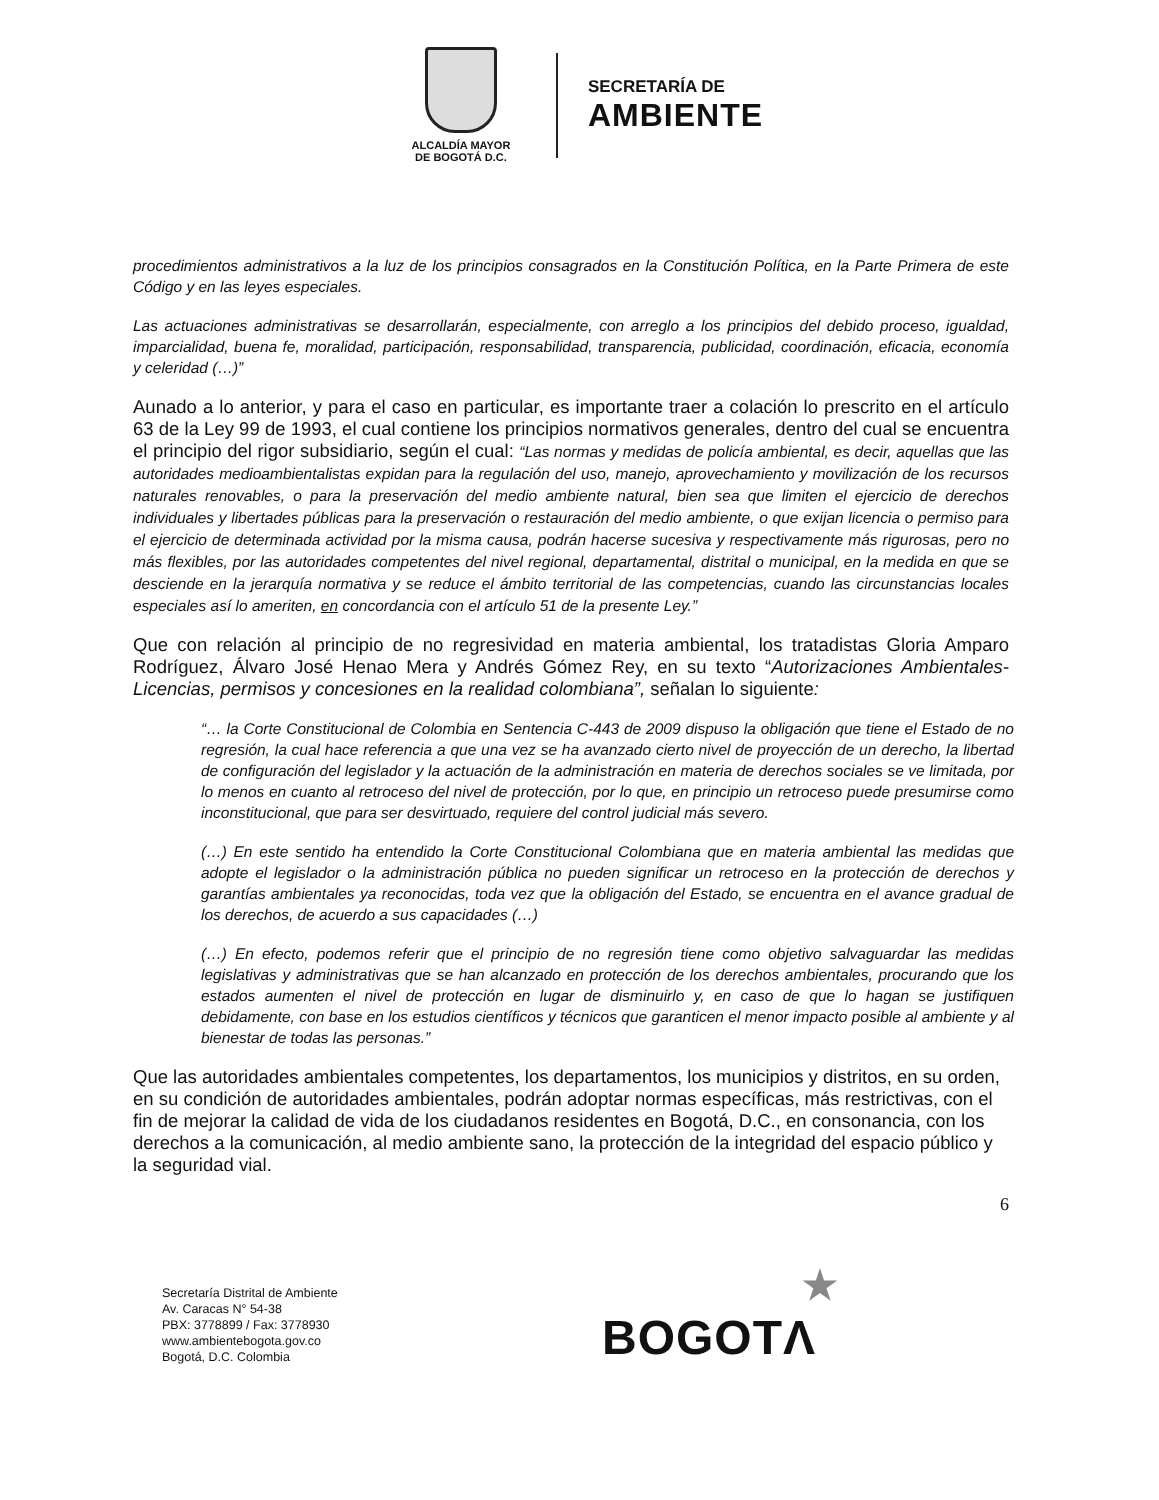ALCALDÍA MAYOR
DE BOGOTÁ D.C.
SECRETARÍA DE
AMBIENTE
procedimientos administrativos a la luz de los principios consagrados en la Constitución Política, en la Parte Primera de este Código y en las leyes especiales.
Las actuaciones administrativas se desarrollarán, especialmente, con arreglo a los principios del debido proceso, igualdad, imparcialidad, buena fe, moralidad, participación, responsabilidad, transparencia, publicidad, coordinación, eficacia, economía y celeridad (…)”
Aunado a lo anterior, y para el caso en particular, es importante traer a colación lo prescrito en el artículo 63 de la Ley 99 de 1993, el cual contiene los principios normativos generales, dentro del cual se encuentra el principio del rigor subsidiario, según el cual: “Las normas y medidas de policía ambiental, es decir, aquellas que las autoridades medioambientalistas expidan para la regulación del uso, manejo, aprovechamiento y movilización de los recursos naturales renovables, o para la preservación del medio ambiente natural, bien sea que limiten el ejercicio de derechos individuales y libertades públicas para la preservación o restauración del medio ambiente, o que exijan licencia o permiso para el ejercicio de determinada actividad por la misma causa, podrán hacerse sucesiva y respectivamente más rigurosas, pero no más flexibles, por las autoridades competentes del nivel regional, departamental, distrital o municipal, en la medida en que se desciende en la jerarquía normativa y se reduce el ámbito territorial de las competencias, cuando las circunstancias locales especiales así lo ameriten, en concordancia con el artículo 51 de la presente Ley.”
Que con relación al principio de no regresividad en materia ambiental, los tratadistas Gloria Amparo Rodríguez, Álvaro José Henao Mera y Andrés Gómez Rey, en su texto “Autorizaciones Ambientales-Licencias, permisos y concesiones en la realidad colombiana”, señalan lo siguiente:
“… la Corte Constitucional de Colombia en Sentencia C-443 de 2009 dispuso la obligación que tiene el Estado de no regresión, la cual hace referencia a que una vez se ha avanzado cierto nivel de proyección de un derecho, la libertad de configuración del legislador y la actuación de la administración en materia de derechos sociales se ve limitada, por lo menos en cuanto al retroceso del nivel de protección, por lo que, en principio un retroceso puede presumirse como inconstitucional, que para ser desvirtuado, requiere del control judicial más severo.
(…) En este sentido ha entendido la Corte Constitucional Colombiana que en materia ambiental las medidas que adopte el legislador o la administración pública no pueden significar un retroceso en la protección de derechos y garantías ambientales ya reconocidas, toda vez que la obligación del Estado, se encuentra en el avance gradual de los derechos, de acuerdo a sus capacidades (…)
(…) En efecto, podemos referir que el principio de no regresión tiene como objetivo salvaguardar las medidas legislativas y administrativas que se han alcanzado en protección de los derechos ambientales, procurando que los estados aumenten el nivel de protección en lugar de disminuirlo y, en caso de que lo hagan se justifiquen debidamente, con base en los estudios científicos y técnicos que garanticen el menor impacto posible al ambiente y al bienestar de todas las personas.”
Que las autoridades ambientales competentes, los departamentos, los municipios y distritos, en su orden, en su condición de autoridades ambientales, podrán adoptar normas específicas, más restrictivas, con el fin de mejorar la calidad de vida de los ciudadanos residentes en Bogotá, D.C., en consonancia, con los derechos a la comunicación, al medio ambiente sano, la protección de la integridad del espacio público y la seguridad vial.
6
Secretaría Distrital de Ambiente
Av. Caracas N° 54-38
PBX: 3778899 / Fax: 3778930
www.ambientebogota.gov.co
Bogotá, D.C. Colombia
★
BOGOTΛ